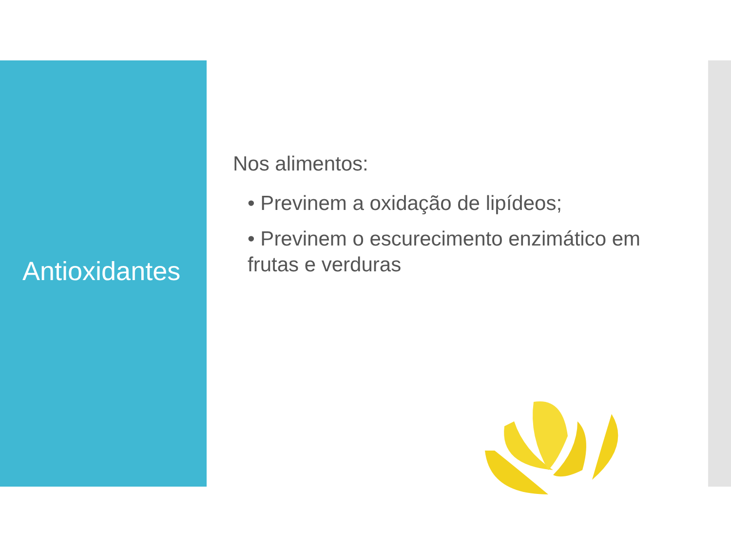Antioxidantes
Nos alimentos:
• Previnem a oxidação de lipídeos;
• Previnem o escurecimento enzimático em frutas e verduras